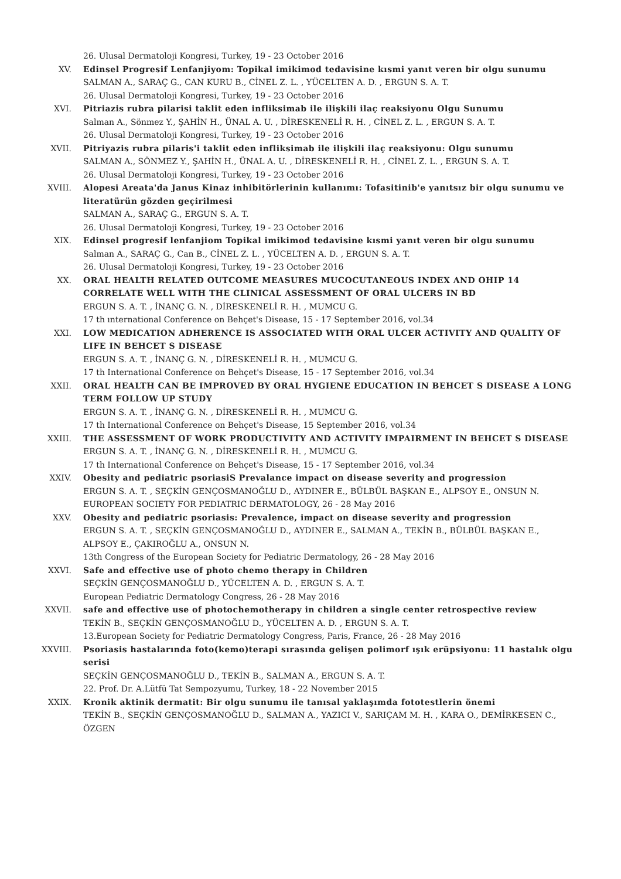26. Ulusal Dermatoloji Kongresi, Turkey, 19 - 23 October 2016
XV. Edinsel Progresif Lenfanjiyom: Topikal imikimod tedavisine kısmi yanıt veren bir olgu sunumu
SALMAN A., SARAÇ G., CAN KURU B., CİNEL Z. L. , YÜCELTEN A. D. , ERGUN S. A. T.
26. Ulusal Dermatoloji Kongresi, Turkey, 19 - 23 October 2016
XVI. Pitriazis rubra pilarisi taklit eden infliksimab ile ilişkili ilaç reaksiyonu Olgu Sunumu
Salman A., Sönmez Y., ŞAHİN H., ÜNAL A. U. , DİRESKENELİ R. H. , CİNEL Z. L. , ERGUN S. A. T.
26. Ulusal Dermatoloji Kongresi, Turkey, 19 - 23 October 2016
XVII. Pitriyazis rubra pilaris'i taklit eden infliksimab ile ilişkili ilaç reaksiyonu: Olgu sunumu
SALMAN A., SÖNMEZ Y., ŞAHİN H., ÜNAL A. U. , DİRESKENELİ R. H. , CİNEL Z. L. , ERGUN S. A. T.
26. Ulusal Dermatoloji Kongresi, Turkey, 19 - 23 October 2016
XVIII. Alopesi Areata'da Janus Kinaz inhibitörlerinin kullanımı: Tofasitinib'e yanıtsız bir olgu sunumu ve literatürün gözden geçirilmesi
SALMAN A., SARAÇ G., ERGUN S. A. T.
26. Ulusal Dermatoloji Kongresi, Turkey, 19 - 23 October 2016
XIX. Edinsel progresif lenfanjiom Topikal imikimod tedavisine kısmi yanıt veren bir olgu sunumu
Salman A., SARAÇ G., Can B., CİNEL Z. L. , YÜCELTEN A. D. , ERGUN S. A. T.
26. Ulusal Dermatoloji Kongresi, Turkey, 19 - 23 October 2016
XX. ORAL HEALTH RELATED OUTCOME MEASURES MUCOCUTANEOUS INDEX AND OHIP 14 CORRELATE WELL WITH THE CLINICAL ASSESSMENT OF ORAL ULCERS IN BD
ERGUN S. A. T. , İNANÇ G. N. , DİRESKENELİ R. H. , MUMCU G.
17 th ınternational Conference on Behçet's Disease, 15 - 17 September 2016, vol.34
XXI. LOW MEDICATION ADHERENCE IS ASSOCIATED WITH ORAL ULCER ACTIVITY AND QUALITY OF LIFE IN BEHCET S DISEASE
ERGUN S. A. T. , İNANÇ G. N. , DİRESKENELİ R. H. , MUMCU G.
17 th International Conference on Behçet's Disease, 15 - 17 September 2016, vol.34
XXII. ORAL HEALTH CAN BE IMPROVED BY ORAL HYGIENE EDUCATION IN BEHCET S DISEASE A LONG TERM FOLLOW UP STUDY
ERGUN S. A. T. , İNANÇ G. N. , DİRESKENELİ R. H. , MUMCU G.
17 th International Conference on Behçet's Disease, 15 September 2016, vol.34
XXIII. THE ASSESSMENT OF WORK PRODUCTIVITY AND ACTIVITY IMPAIRMENT IN BEHCET S DISEASE
ERGUN S. A. T. , İNANÇ G. N. , DİRESKENELİ R. H. , MUMCU G.
17 th International Conference on Behçet's Disease, 15 - 17 September 2016, vol.34
XXIV. Obesity and pediatric psoriasiS Prevalance impact on disease severity and progression
ERGUN S. A. T. , SEÇKİN GENÇOSMANOĞLU D., AYDINER E., BÜLBÜL BAŞKAN E., ALPSOY E., ONSUN N.
EUROPEAN SOCIETY FOR PEDIATRIC DERMATOLOGY, 26 - 28 May 2016
XXV. Obesity and pediatric psoriasis: Prevalence, impact on disease severity and progression
ERGUN S. A. T. , SEÇKİN GENÇOSMANOĞLU D., AYDINER E., SALMAN A., TEKİN B., BÜLBÜL BAŞKAN E., ALPSOY E., ÇAKIROĞLU A., ONSUN N.
13th Congress of the European Society for Pediatric Dermatology, 26 - 28 May 2016
XXVI. Safe and effective use of photo chemo therapy in Children
SEÇKİN GENÇOSMANOĞLU D., YÜCELTEN A. D. , ERGUN S. A. T.
European Pediatric Dermatology Congress, 26 - 28 May 2016
XXVII. safe and effective use of photochemotherapy in children a single center retrospective review
TEKİN B., SEÇKİN GENÇOSMANOĞLU D., YÜCELTEN A. D. , ERGUN S. A. T.
13.European Society for Pediatric Dermatology Congress, Paris, France, 26 - 28 May 2016
XXVIII. Psoriasis hastalarında foto(kemo)terapi sırasında gelişen polimorf ışık erüpsiyonu: 11 hastalık olgu serisi
SEÇKİN GENÇOSMANOĞLU D., TEKİN B., SALMAN A., ERGUN S. A. T.
22. Prof. Dr. A.Lütfü Tat Sempozyumu, Turkey, 18 - 22 November 2015
XXIX. Kronik aktinik dermatit: Bir olgu sunumu ile tanısal yaklaşımda fototestlerin önemi
TEKİN B., SEÇKİN GENÇOSMANOĞLU D., SALMAN A., YAZICI V., SARIÇAM M. H. , KARA O., DEMİRKESEN C., ÖZGEN